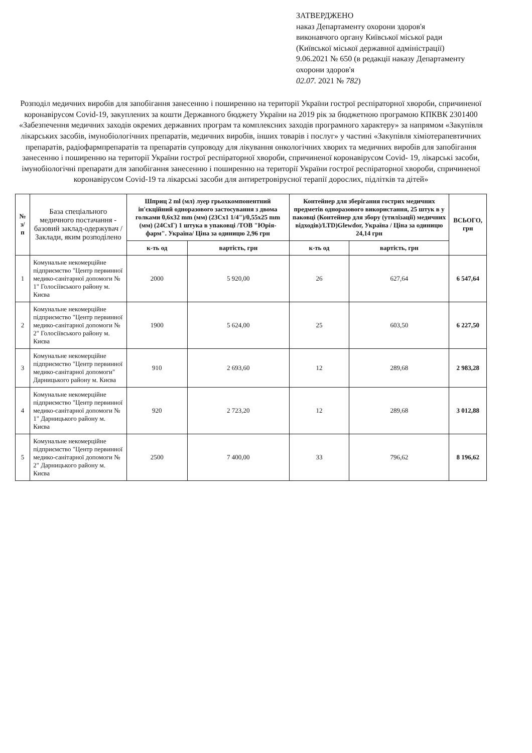ЗАТВЕРДЖЕНО
наказ Департаменту охорони здоров'я
виконавчого органу Київської міської ради
(Київської міської державної адміністрації)
9.06.2021 № 650 (в редакції наказу Департаменту
охорони здоров'я
02.07. 2021 № 782)
Розподіл медичних виробів для запобігання занесенню і поширенню на території України гострої респіраторної хвороби, спричиненої коронавірусом Covid-19, закуплених за кошти Державного бюджету України на 2019 рік за бюджетною програмою КПКВК 2301400 «Забезпечення медичних заходів окремих державних програм та комплексних заходів програмного характеру» за напрямом «Закупівля лікарських засобів, імунобіологічних препаратів, медичних виробів, інших товарів і послуг» у частині «Закупівля хіміотерапевтичних препаратів, радіофармпрепаратів та препаратів супроводу для лікування онкологічних хворих та медичних виробів для запобігання занесенню і поширенню на території України гострої респіраторної хвороби, спричиненої коронавірусом Covid- 19, лікарські засоби, імунобіологічні препарати для запобігання занесенню і поширенню на території України гострої респіраторної хвороби, спричиненої коронавірусом Covid-19 та лікарські засоби для антиретровірусної терапії дорослих, підлітків та дітей»
| № з/п | База спеціального медичного постачання - базовий заклад-одержувач /Заклади, яким розподілено | Шприц 2 ml (мл) луер грьохкомпонентний ін'єкційний одноразового застосування з двома голками 0,6x32 mm (мм) (23Cx1 1/4")/0,55x25 mm (мм) (24CxГ) 1 штука в упаковці /ТОВ "Юрія-фарм". Україна/ Ціна за одиницю 2,96 грн | | Контейнер для зберігання гострих медичних предметів одноразового використання, 25 штук в у паковці (Контейнер для збору (утилізації) медичних відходів)/LTD)Glewdor, Україна / Ціна за одиницю 24,14 грн | | ВСЬОГО, грн |
| --- | --- | --- | --- | --- | --- | --- |
| | | к-ть од | вартість, грн | к-ть од | вартість, грн | |
| 1 | Комунальне некомерційне підприємство "Центр первинної медико-санітарної допомоги № 1" Голосіївського району м. Києва | 2000 | 5 920,00 | 26 | 627,64 | 6 547,64 |
| 2 | Комунальне некомерційне підприємство "Центр первинної медико-санітарної допомоги № 2" Голосіївського району м. Києва | 1900 | 5 624,00 | 25 | 603,50 | 6 227,50 |
| 3 | Комунальне некомерційне підприємство "Центр первинної медико-санітарної допомоги" Дарницького району м. Києва | 910 | 2 693,60 | 12 | 289,68 | 2 983,28 |
| 4 | Комунальне некомерційне підприємство "Центр первинної медико-санітарної допомоги № 1" Дарницького району м. Києва | 920 | 2 723,20 | 12 | 289,68 | 3 012,88 |
| 5 | Комунальне некомерційне підприємство "Центр первинної медико-санітарної допомоги № 2" Дарницького району м. Києва | 2500 | 7 400,00 | 33 | 796,62 | 8 196,62 |